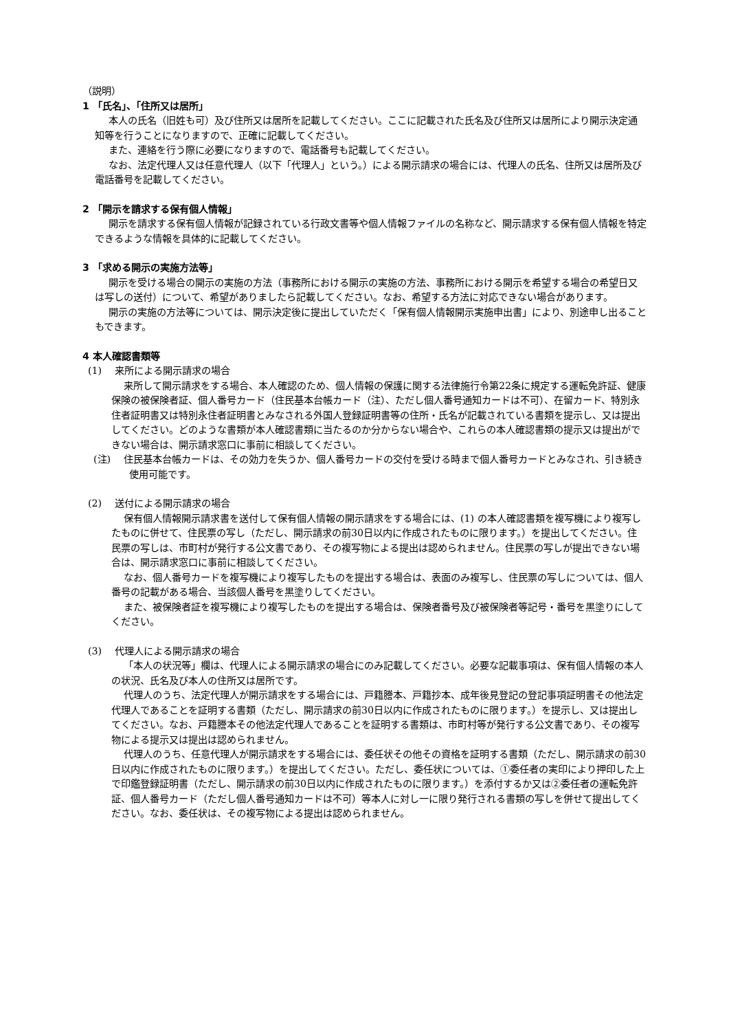（説明）
1 「氏名」、「住所又は居所」
本人の氏名（旧姓も可）及び住所又は居所を記載してください。ここに記載された氏名及び住所又は居所により開示決定通知等を行うことになりますので、正確に記載してください。
また、連絡を行う際に必要になりますので、電話番号も記載してください。
なお、法定代理人又は任意代理人（以下「代理人」という。）による開示請求の場合には、代理人の氏名、住所又は居所及び電話番号を記載してください。
2 「開示を請求する保有個人情報」
開示を請求する保有個人情報が記録されている行政文書等や個人情報ファイルの名称など、開示請求する保有個人情報を特定できるような情報を具体的に記載してください。
3 「求める開示の実施方法等」
開示を受ける場合の開示の実施の方法（事務所における開示の実施の方法、事務所における開示を希望する場合の希望日又は写しの送付）について、希望がありましたら記載してください。なお、希望する方法に対応できない場合があります。
開示の実施の方法等については、開示決定後に提出していただく「保有個人情報開示実施申出書」により、別途申し出ることもできます。
4 本人確認書類等
(1)　 来所による開示請求の場合
来所して開示請求をする場合、本人確認のため、個人情報の保護に関する法律施行令第22条に規定する運転免許証、健康保険の被保険者証、個人番号カード（住民基本台帳カード（注）、ただし個人番号通知カードは不可）、在留カード、特別永住者証明書又は特別永住者証明書とみなされる外国人登録証明書等の住所・氏名が記載されている書類を提示し、又は提出してください。どのような書類が本人確認書類に当たるのか分からない場合や、これらの本人確認書類の提示又は提出ができない場合は、開示請求窓口に事前に相談してください。
(注)　 住民基本台帳カードは、その効力を失うか、個人番号カードの交付を受ける時まで個人番号カードとみなされ、引き続き使用可能です。
(2)　 送付による開示請求の場合
保有個人情報開示請求書を送付して保有個人情報の開示請求をする場合には、(1) の本人確認書類を複写機により複写したものに併せて、住民票の写し（ただし、開示請求の前30日以内に作成されたものに限ります。）を提出してください。住民票の写しは、市町村が発行する公文書であり、その複写物による提出は認められません。住民票の写しが提出できない場合は、開示請求窓口に事前に相談してください。
なお、個人番号カードを複写機により複写したものを提出する場合は、表面のみ複写し、住民票の写しについては、個人番号の記載がある場合、当該個人番号を黒塗りしてください。
また、被保険者証を複写機により複写したものを提出する場合は、保険者番号及び被保険者等記号・番号を黒塗りにしてください。
(3)　 代理人による開示請求の場合
「本人の状況等」欄は、代理人による開示請求の場合にのみ記載してください。必要な記載事項は、保有個人情報の本人の状況、氏名及び本人の住所又は居所です。
代理人のうち、法定代理人が開示請求をする場合には、戸籍謄本、戸籍抄本、成年後見登記の登記事項証明書その他法定代理人であることを証明する書類（ただし、開示請求の前30日以内に作成されたものに限ります。）を提示し、又は提出してください。なお、戸籍謄本その他法定代理人であることを証明する書類は、市町村等が発行する公文書であり、その複写物による提示又は提出は認められません。
代理人のうち、任意代理人が開示請求をする場合には、委任状その他その資格を証明する書類（ただし、開示請求の前30日以内に作成されたものに限ります。）を提出してください。ただし、委任状については、①委任者の実印により押印した上で印鑑登録証明書（ただし、開示請求の前30日以内に作成されたものに限ります。）を添付するか又は②委任者の運転免許証、個人番号カード（ただし個人番号通知カードは不可）等本人に対し一に限り発行される書類の写しを併せて提出してください。なお、委任状は、その複写物による提出は認められません。